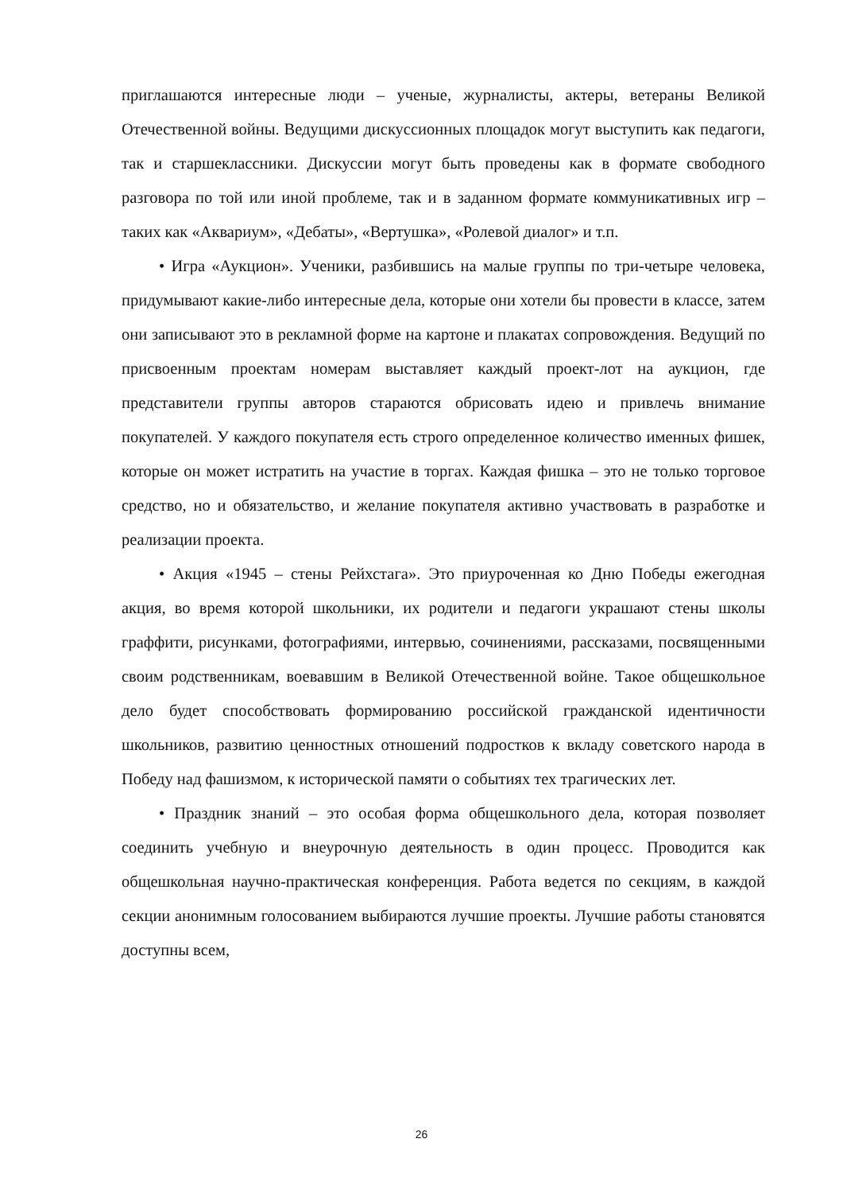приглашаются интересные люди – ученые, журналисты, актеры, ветераны Великой Отечественной войны. Ведущими дискуссионных площадок могут выступить как педагоги, так и старшеклассники. Дискуссии могут быть проведены как в формате свободного разговора по той или иной проблеме, так и в заданном формате коммуникативных игр – таких как «Аквариум», «Дебаты», «Вертушка», «Ролевой диалог» и т.п.
• Игра «Аукцион». Ученики, разбившись на малые группы по три-четыре человека, придумывают какие-либо интересные дела, которые они хотели бы провести в классе, затем они записывают это в рекламной форме на картоне и плакатах сопровождения. Ведущий по присвоенным проектам номерам выставляет каждый проект-лот на аукцион, где представители группы авторов стараются обрисовать идею и привлечь внимание покупателей. У каждого покупателя есть строго определенное количество именных фишек, которые он может истратить на участие в торгах. Каждая фишка – это не только торговое средство, но и обязательство, и желание покупателя активно участвовать в разработке и реализации проекта.
• Акция «1945 – стены Рейхстага». Это приуроченная ко Дню Победы ежегодная акция, во время которой школьники, их родители и педагоги украшают стены школы граффити, рисунками, фотографиями, интервью, сочинениями, рассказами, посвященными своим родственникам, воевавшим в Великой Отечественной войне. Такое общешкольное дело будет способствовать формированию российской гражданской идентичности школьников, развитию ценностных отношений подростков к вкладу советского народа в Победу над фашизмом, к исторической памяти о событиях тех трагических лет.
• Праздник знаний – это особая форма общешкольного дела, которая позволяет соединить учебную и внеурочную деятельность в один процесс. Проводится как общешкольная научно-практическая конференция. Работа ведется по секциям, в каждой секции анонимным голосованием выбираются лучшие проекты. Лучшие работы становятся доступны всем,
26